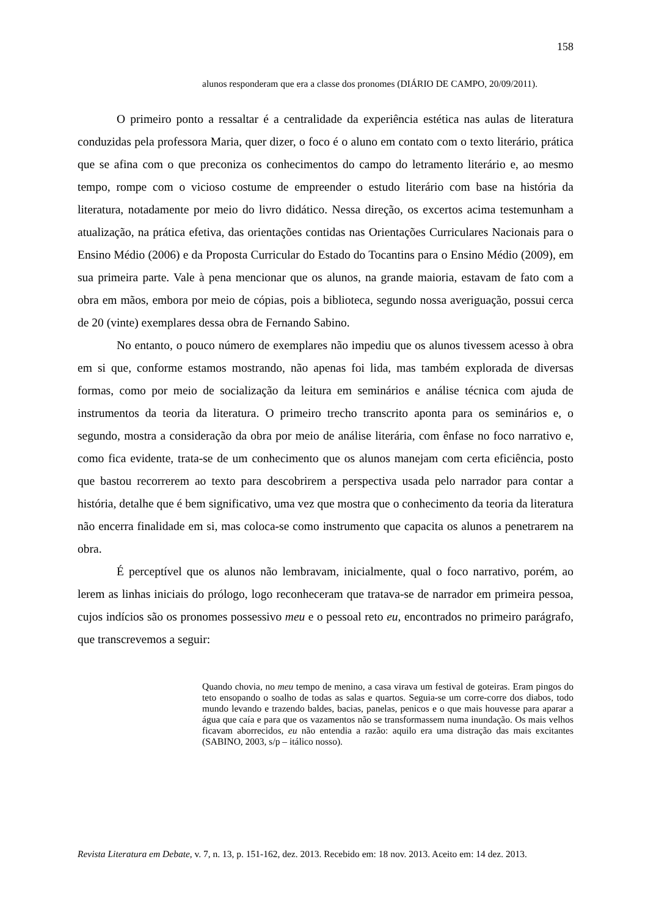158
alunos responderam que era a classe dos pronomes (DIÁRIO DE CAMPO, 20/09/2011).
O primeiro ponto a ressaltar é a centralidade da experiência estética nas aulas de literatura conduzidas pela professora Maria, quer dizer, o foco é o aluno em contato com o texto literário, prática que se afina com o que preconiza os conhecimentos do campo do letramento literário e, ao mesmo tempo, rompe com o vicioso costume de empreender o estudo literário com base na história da literatura, notadamente por meio do livro didático. Nessa direção, os excertos acima testemunham a atualização, na prática efetiva, das orientações contidas nas Orientações Curriculares Nacionais para o Ensino Médio (2006) e da Proposta Curricular do Estado do Tocantins para o Ensino Médio (2009), em sua primeira parte. Vale à pena mencionar que os alunos, na grande maioria, estavam de fato com a obra em mãos, embora por meio de cópias, pois a biblioteca, segundo nossa averiguação, possui cerca de 20 (vinte) exemplares dessa obra de Fernando Sabino.
No entanto, o pouco número de exemplares não impediu que os alunos tivessem acesso à obra em si que, conforme estamos mostrando, não apenas foi lida, mas também explorada de diversas formas, como por meio de socialização da leitura em seminários e análise técnica com ajuda de instrumentos da teoria da literatura. O primeiro trecho transcrito aponta para os seminários e, o segundo, mostra a consideração da obra por meio de análise literária, com ênfase no foco narrativo e, como fica evidente, trata-se de um conhecimento que os alunos manejam com certa eficiência, posto que bastou recorrerem ao texto para descobrirem a perspectiva usada pelo narrador para contar a história, detalhe que é bem significativo, uma vez que mostra que o conhecimento da teoria da literatura não encerra finalidade em si, mas coloca-se como instrumento que capacita os alunos a penetrarem na obra.
É perceptível que os alunos não lembravam, inicialmente, qual o foco narrativo, porém, ao lerem as linhas iniciais do prólogo, logo reconheceram que tratava-se de narrador em primeira pessoa, cujos indícios são os pronomes possessivo meu e o pessoal reto eu, encontrados no primeiro parágrafo, que transcrevemos a seguir:
Quando chovia, no meu tempo de menino, a casa virava um festival de goteiras. Eram pingos do teto ensopando o soalho de todas as salas e quartos. Seguia-se um corre-corre dos diabos, todo mundo levando e trazendo baldes, bacias, panelas, penicos e o que mais houvesse para aparar a água que caía e para que os vazamentos não se transformassem numa inundação. Os mais velhos ficavam aborrecidos, eu não entendia a razão: aquilo era uma distração das mais excitantes (SABINO, 2003, s/p – itálico nosso).
Revista Literatura em Debate, v. 7, n. 13, p. 151-162, dez. 2013. Recebido em: 18 nov. 2013. Aceito em: 14 dez. 2013.